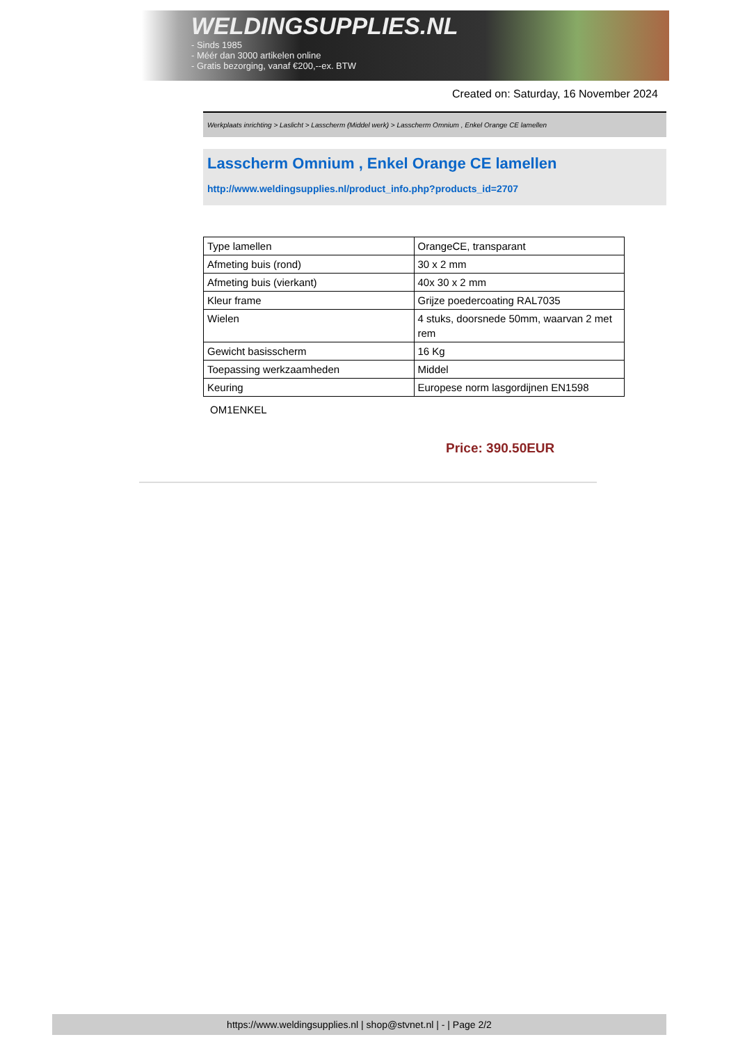WELDINGSUPPLIES.NL
- Sinds 1985
- Méér dan 3000 artikelen online
- Gratis bezorging, vanaf €200,--ex. BTW
Created on: Saturday, 16 November 2024
Werkplaats inrichting > Laslicht > Lasscherm (Middel werk) > Lasscherm Omnium , Enkel Orange CE lamellen
Lasscherm Omnium , Enkel Orange CE lamellen
http://www.weldingsupplies.nl/product_info.php?products_id=2707
| Type lamellen | OrangeCE, transparant |
| Afmeting buis (rond) | 30 x 2 mm |
| Afmeting buis (vierkant) | 40x 30 x 2 mm |
| Kleur frame | Grijze poedercoating RAL7035 |
| Wielen | 4 stuks, doorsnede 50mm, waarvan 2 met rem |
| Gewicht basisscherm | 16 Kg |
| Toepassing werkzaamheden | Middel |
| Keuring | Europese norm lasgordijnen EN1598 |
OM1ENKEL
Price: 390.50EUR
https://www.weldingsupplies.nl | shop@stvnet.nl | - | Page 2/2